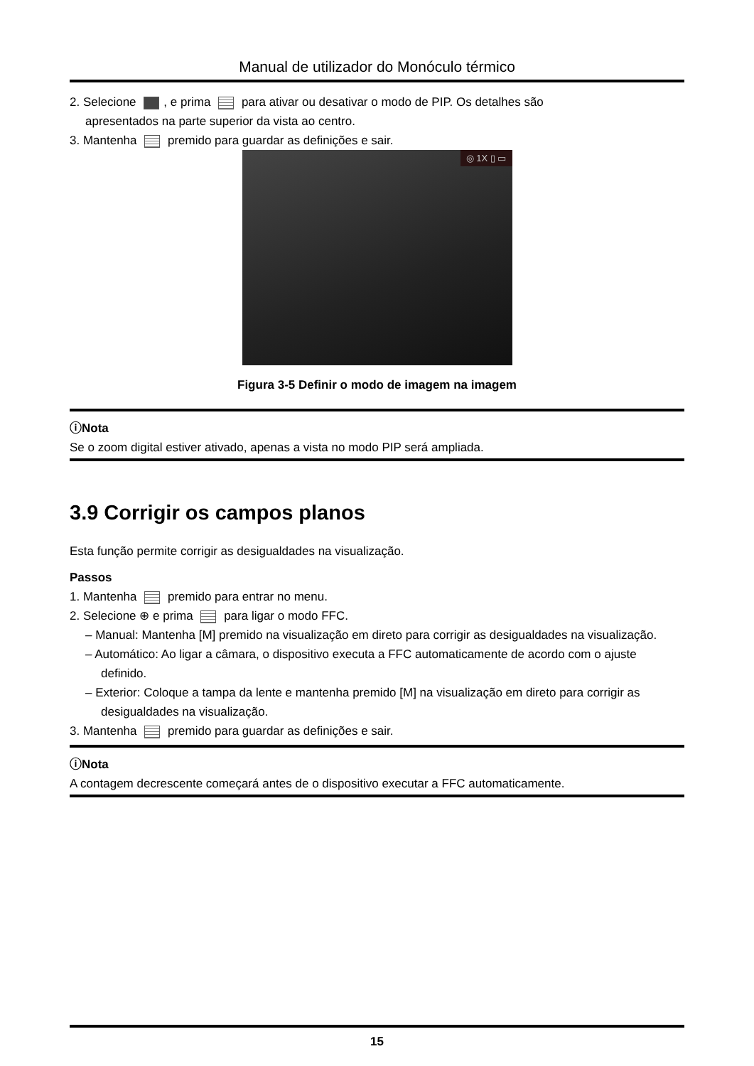Manual de utilizador do Monóculo térmico
2. Selecione , e prima para ativar ou desativar o modo de PIP. Os detalhes são
apresentados na parte superior da vista ao centro.
3. Mantenha premido para guardar as definições e sair.
◎ 1X ▯ ▭
Figura 3-5 Definir o modo de imagem na imagem
ⓘNota
Se o zoom digital estiver ativado, apenas a vista no modo PIP será ampliada.
3.9 Corrigir os campos planos
Esta função permite corrigir as desigualdades na visualização.
Passos
1. Mantenha premido para entrar no menu.
2. Selecione ⊕ e prima para ligar o modo FFC.
– Manual: Mantenha [M] premido na visualização em direto para corrigir as desigualdades na visualização.
– Automático: Ao ligar a câmara, o dispositivo executa a FFC automaticamente de acordo com o ajuste definido.
– Exterior: Coloque a tampa da lente e mantenha premido [M] na visualização em direto para corrigir as desigualdades na visualização.
3. Mantenha premido para guardar as definições e sair.
ⓘNota
A contagem decrescente começará antes de o dispositivo executar a FFC automaticamente.
15